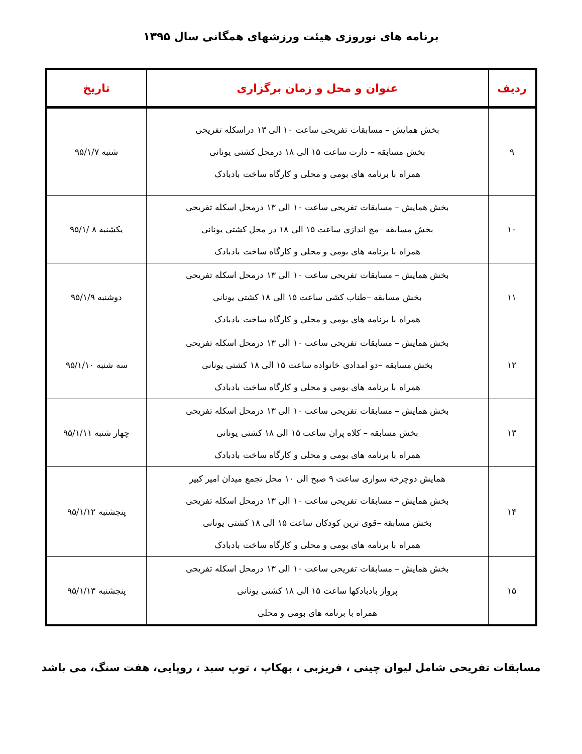برنامه های نوروزی هیئت ورزشهای همگانی سال ۱۳۹۵
| ردیف | عنوان و محل و زمان برگزاری | تاریخ |
| --- | --- | --- |
| ۹ | بخش همایش – مسابقات تفریحی ساعت ۱۰ الی ۱۳ دراسکله تفریحی بخش مسابقه – دارت ساعت ۱۵ الی ۱۸ درمحل کشتی یونانی همراه با برنامه های بومی و محلی و کارگاه ساخت بادبادک | شنبه ۹۵/۱/۷ |
| ۱۰ | بخش همایش – مسابقات تفریحی ساعت ۱۰ الی ۱۳ درمحل اسکله تفریحی بخش مسابقه –مچ اندازی ساعت ۱۵ الی ۱۸ در محل کشتی یونانی همراه با برنامه های بومی و محلی و کارگاه ساخت بادبادک | یکشنبه ۸ /۹۵/۱ |
| ۱۱ | بخش همایش – مسابقات تفریحی ساعت ۱۰ الی ۱۳ درمحل اسکله تفریحی بخش مسابقه –طناب کشی ساعت ۱۵ الی ۱۸ کشتی یونانی همراه با برنامه های بومی و محلی و کارگاه ساخت بادبادک | دوشنبه ۹۵/۱/۹ |
| ۱۲ | بخش همایش – مسابقات تفریحی ساعت ۱۰ الی ۱۳ درمحل اسکله تفریحی بخش مسابقه –دو امدادی خانواده ساعت ۱۵ الی ۱۸ کشتی یونانی همراه با برنامه های بومی و محلی و کارگاه ساخت بادبادک | سه شنبه ۹۵/۱/۱۰ |
| ۱۳ | بخش همایش – مسابقات تفریحی ساعت ۱۰ الی ۱۳ درمحل اسکله تفریحی بخش مسابقه – کلاه پران ساعت ۱۵ الی ۱۸ کشتی یونانی همراه با برنامه های بومی و محلی و کارگاه ساخت بادبادک | چهار شنبه ۹۵/۱/۱۱ |
| ۱۴ | همایش دوچرخه سواری ساعت ۹ صبح الی ۱۰ محل تجمع میدان امیر کبیر بخش همایش – مسابقات تفریحی ساعت ۱۰ الی ۱۳ درمحل اسکله تفریحی بخش مسابقه –قوی ترین کودکان ساعت ۱۵ الی ۱۸ کشتی یونانی همراه با برنامه های بومی و محلی و کارگاه ساخت بادبادک | پنجشنبه ۹۵/۱/۱۲ |
| ۱۵ | بخش همایش – مسابقات تفریحی ساعت ۱۰ الی ۱۳ درمحل اسکله تفریحی پرواز بادبادکها ساعت ۱۵ الی ۱۸ کشتی یونانی همراه با برنامه های بومی و محلی | پنجشنبه ۹۵/۱/۱۳ |
مسابقات تفریحی شامل لیوان چینی ، فریزبی ، بهکاپ ، توپ سبد ، روپایی، هفت سنگ، می باشد